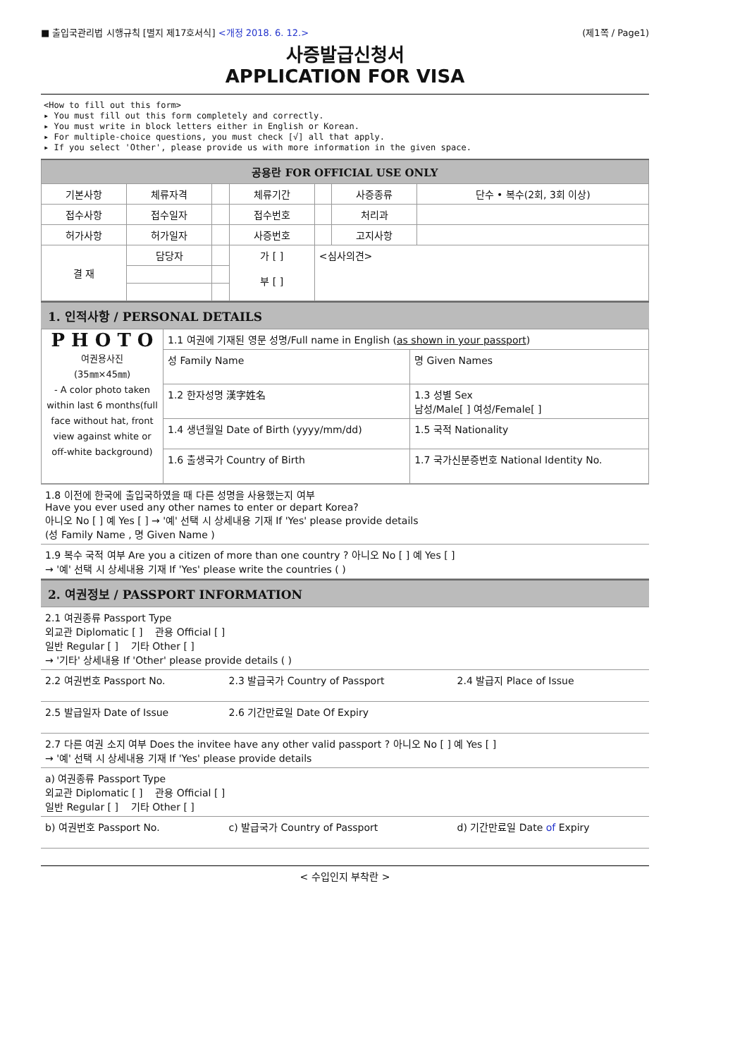■ 출입국관리법 시행규칙 [별지 제17호서식] <개정 2018. 6. 12.> (제1쪽 / Page1)
사증발급신청서
APPLICATION FOR VISA
<How to fill out this form>
▸ You must fill out this form completely and correctly.
▸ You must write in block letters either in English or Korean.
▸ For multiple-choice questions, you must check [√] all that apply.
▸ If you select 'Other', please provide us with more information in the given space.
| 공용란 FOR OFFICIAL USE ONLY | | | | | | |
| --- | --- | --- | --- | --- | --- | --- |
| 기본사항 | 체류자격 | | 체류기간 | | 사증종류 | 단수 • 복수(2회, 3회 이상) |
| 접수사항 | 접수일자 | | 접수번호 | | 처리과 | |
| 허가사항 | 허가일자 | | 사증번호 | | 고지사항 | |
| 결 재 | 담당자 | | 가 [ ] 부 [ ] | <심사의견> | | |
1. 인적사항 / PERSONAL DETAILS
| P H O T O 여권용사진 (35㎜×45㎜) - A color photo taken within last 6 months(full face without hat, front view against white or off-white background) | 1.1 여권에 기재된 영문 성명/Full name in English ( as shown in your passport ) | |
| | 성 Family Name | 명 Given Names |
| | 1.2 한자성명 漢字姓名 | 1.3 성별 Sex 남성/Male[ ] 여성/Female[ ] |
| | 1.4 생년월일 Date of Birth (yyyy/mm/dd) | 1.5 국적 Nationality |
| | 1.6 출생국가 Country of Birth | 1.7 국가신분증번호 National Identity No. |
| 1.8 이전에 한국에 출입국하였을 때 다른 성명을 사용했는지 여부 Have you ever used any other names to enter or depart Korea? 아니오 No [ ] 예 Yes [ ] → '예' 선택 시 상세내용 기재 If 'Yes' please provide details (성 Family Name , 명 Given Name ) |
| 1.9 복수 국적 여부 Are you a citizen of more than one country ? 아니오 No [ ] 예 Yes [ ] → '예' 선택 시 상세내용 기재 If 'Yes' please write the countries ( ) |
2. 여권정보 / PASSPORT INFORMATION
| 2.1 여권종류 Passport Type 외교관 Diplomatic [ ] 관용 Official [ ] 일반 Regular [ ] 기타 Other [ ] → '기타' 상세내용 If 'Other' please provide details ( ) | | |
| 2.2 여권번호 Passport No. | 2.3 발급국가 Country of Passport | 2.4 발급지 Place of Issue |
| 2.5 발급일자 Date of Issue | 2.6 기간만료일 Date Of Expiry | |
| 2.7 다른 여권 소지 여부 Does the invitee have any other valid passport ? 아니오 No [ ] 예 Yes [ ] → '예' 선택 시 상세내용 기재 If 'Yes' please provide details | | |
| a) 여권종류 Passport Type 외교관 Diplomatic [ ] 관용 Official [ ] 일반 Regular [ ] 기타 Other [ ] | | |
| b) 여권번호 Passport No. | c) 발급국가 Country of Passport | d) 기간만료일 Date of Expiry |
< 수입인지 부착란 >